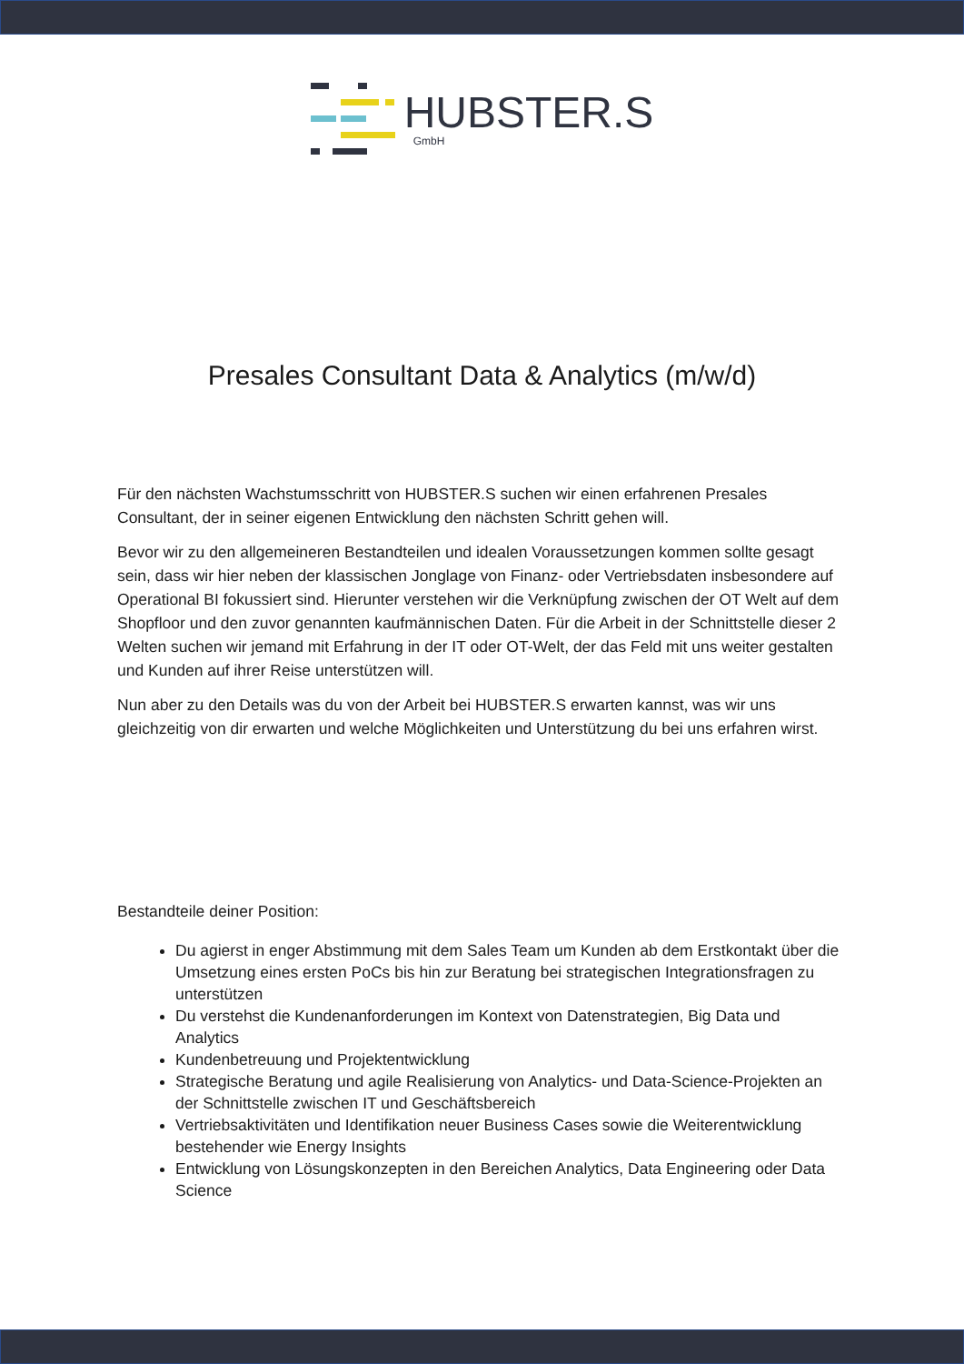HUBSTER.S
GmbH
Presales Consultant Data & Analytics (m/w/d)
Für den nächsten Wachstumsschritt von HUBSTER.S suchen wir einen erfahrenen Presales Consultant, der in seiner eigenen Entwicklung den nächsten Schritt gehen will.
Bevor wir zu den allgemeineren Bestandteilen und idealen Voraussetzungen kommen sollte gesagt sein, dass wir hier neben der klassischen Jonglage von Finanz- oder Vertriebsdaten insbesondere auf Operational BI fokussiert sind. Hierunter verstehen wir die Verknüpfung zwischen der OT Welt auf dem Shopfloor und den zuvor genannten kaufmännischen Daten. Für die Arbeit in der Schnittstelle dieser 2 Welten suchen wir jemand mit Erfahrung in der IT oder OT-Welt, der das Feld mit uns weiter gestalten und Kunden auf ihrer Reise unterstützen will.
Nun aber zu den Details was du von der Arbeit bei HUBSTER.S erwarten kannst, was wir uns gleichzeitig von dir erwarten und welche Möglichkeiten und Unterstützung du bei uns erfahren wirst.
Bestandteile deiner Position:
Du agierst in enger Abstimmung mit dem Sales Team um Kunden ab dem Erstkontakt über die Umsetzung eines ersten PoCs bis hin zur Beratung bei strategischen Integrationsfragen zu unterstützen
Du verstehst die Kundenanforderungen im Kontext von Datenstrategien, Big Data und Analytics
Kundenbetreuung und Projektentwicklung
Strategische Beratung und agile Realisierung von Analytics- und Data-Science-Projekten an der Schnittstelle zwischen IT und Geschäftsbereich
Vertriebsaktivitäten und Identifikation neuer Business Cases sowie die Weiterentwicklung bestehender wie Energy Insights
Entwicklung von Lösungskonzepten in den Bereichen Analytics, Data Engineering oder Data Science